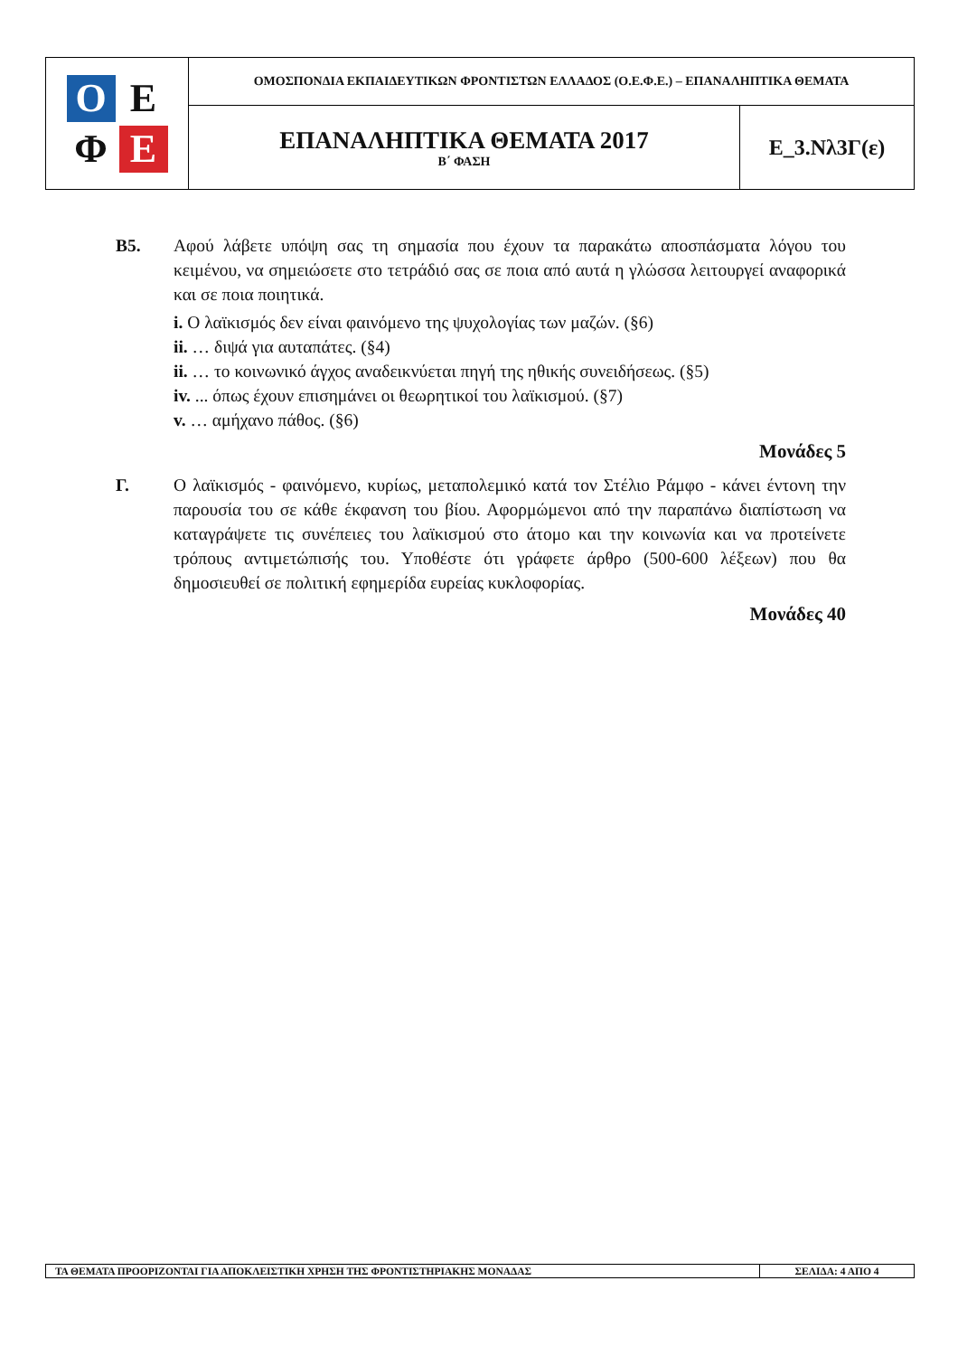| Ο Ε Φ Ε | ΟΜΟΣΠΟΝΔΙΑ ΕΚΠΑΙΔΕΥΤΙΚΩΝ ΦΡΟΝΤΙΣΤΩΝ ΕΛΛΑΔΟΣ (Ο.Ε.Φ.Ε.) – ΕΠΑΝΑΛΗΠΤΙΚΑ ΘΕΜΑΤΑ | |
| | ΕΠΑΝΑΛΗΠΤΙΚΑ ΘΕΜΑΤΑ 2017 Β΄ ΦΑΣΗ | Ε_3.Νλ3Γ(ε) |
Β5. Αφού λάβετε υπόψη σας τη σημασία που έχουν τα παρακάτω αποσπάσματα λόγου του κειμένου, να σημειώσετε στο τετράδιό σας σε ποια από αυτά η γλώσσα λειτουργεί αναφορικά και σε ποια ποιητικά.
i. Ο λαϊκισμός δεν είναι φαινόμενο της ψυχολογίας των μαζών. (§6)
ii. … διψά για αυταπάτες. (§4)
ii. … το κοινωνικό άγχος αναδεικνύεται πηγή της ηθικής συνειδήσεως. (§5)
iv. ... όπως έχουν επισημάνει οι θεωρητικοί του λαϊκισμού. (§7)
v. … αμήχανο πάθος. (§6)
Μονάδες 5
Γ. Ο λαϊκισμός - φαινόμενο, κυρίως, μεταπολεμικό κατά τον Στέλιο Ράμφο - κάνει έντονη την παρουσία του σε κάθε έκφανση του βίου. Αφορμώμενοι από την παραπάνω διαπίστωση να καταγράψετε τις συνέπειες του λαϊκισμού στο άτομο και την κοινωνία και να προτείνετε τρόπους αντιμετώπισής του. Υποθέστε ότι γράφετε άρθρο (500-600 λέξεων) που θα δημοσιευθεί σε πολιτική εφημερίδα ευρείας κυκλοφορίας.
Μονάδες 40
| ΤΑ ΘΕΜΑΤΑ ΠΡΟΟΡΙΖΟΝΤΑΙ ΓΙΑ ΑΠΟΚΛΕΙΣΤΙΚΗ ΧΡΗΣΗ ΤΗΣ ΦΡΟΝΤΙΣΤΗΡΙΑΚΗΣ ΜΟΝΑΔΑΣ | ΣΕΛΙΔΑ: 4 ΑΠΟ 4 |